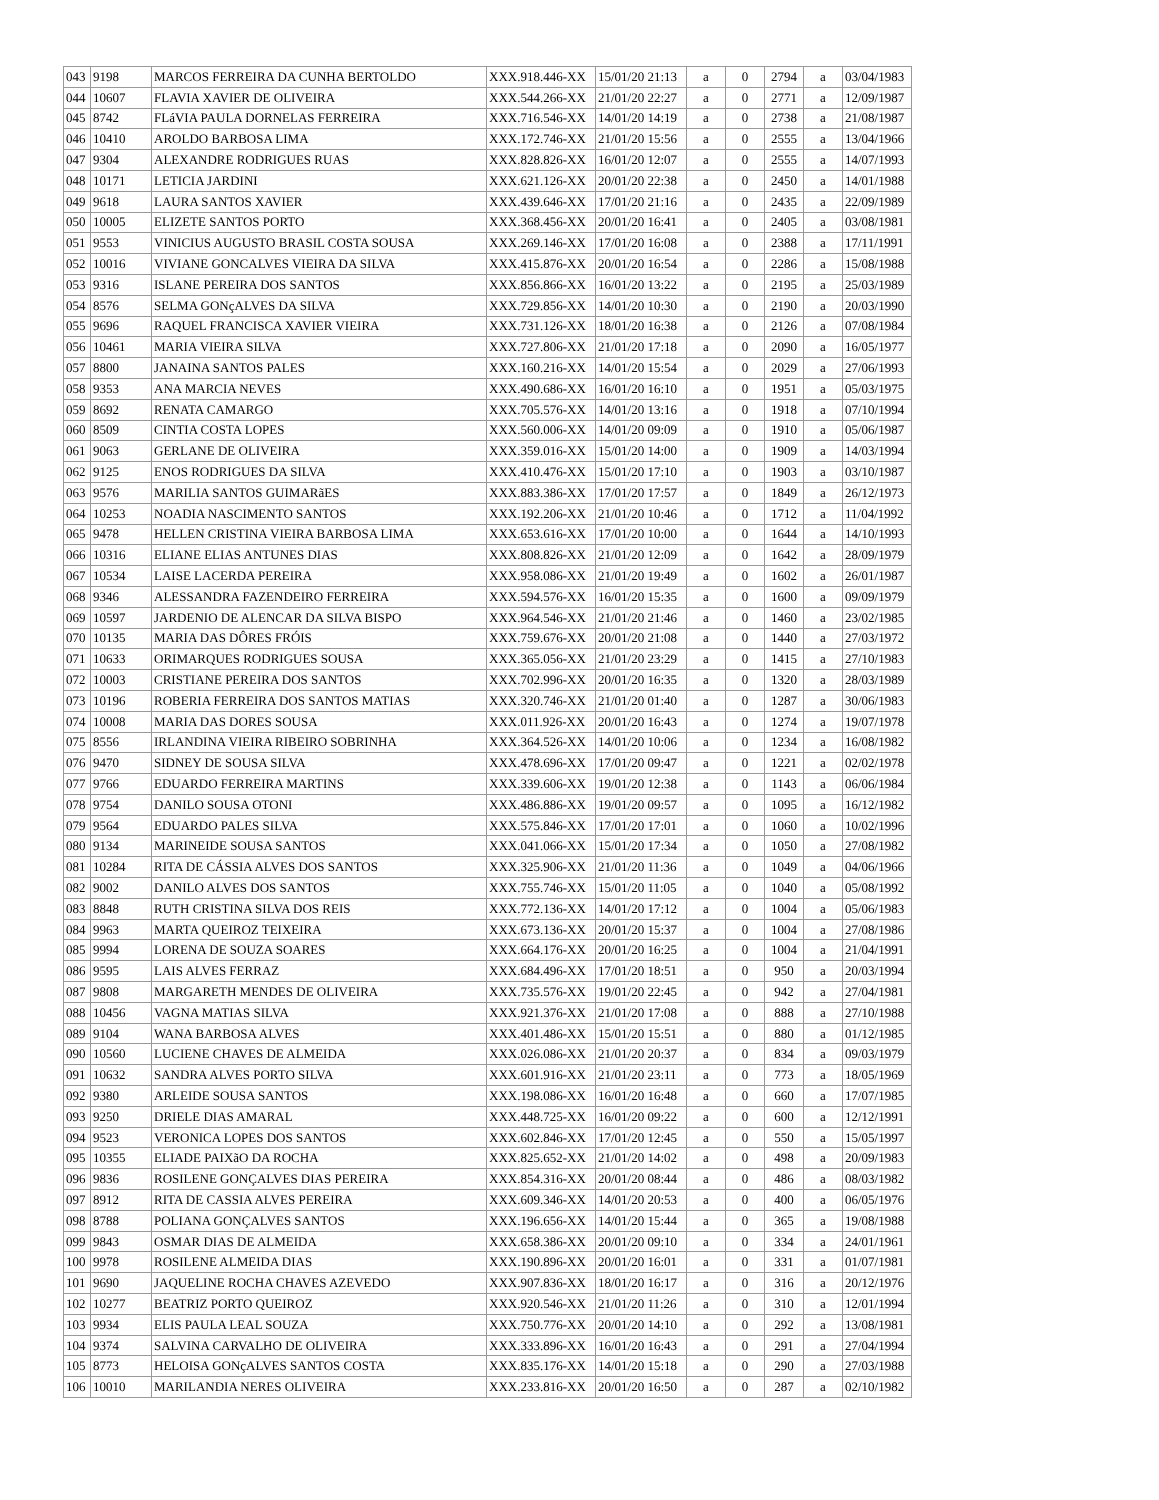| 043 | 9198 | MARCOS FERREIRA DA CUNHA BERTOLDO | XXX.918.446-XX | 15/01/20 21:13 | a | 0 | 2794 | a | 03/04/1983 |
| 044 | 10607 | FLAVIA XAVIER DE OLIVEIRA | XXX.544.266-XX | 21/01/20 22:27 | a | 0 | 2771 | a | 12/09/1987 |
| 045 | 8742 | FLáVIA PAULA DORNELAS FERREIRA | XXX.716.546-XX | 14/01/20 14:19 | a | 0 | 2738 | a | 21/08/1987 |
| 046 | 10410 | AROLDO BARBOSA LIMA | XXX.172.746-XX | 21/01/20 15:56 | a | 0 | 2555 | a | 13/04/1966 |
| 047 | 9304 | ALEXANDRE RODRIGUES RUAS | XXX.828.826-XX | 16/01/20 12:07 | a | 0 | 2555 | a | 14/07/1993 |
| 048 | 10171 | LETICIA JARDINI | XXX.621.126-XX | 20/01/20 22:38 | a | 0 | 2450 | a | 14/01/1988 |
| 049 | 9618 | LAURA SANTOS XAVIER | XXX.439.646-XX | 17/01/20 21:16 | a | 0 | 2435 | a | 22/09/1989 |
| 050 | 10005 | ELIZETE SANTOS PORTO | XXX.368.456-XX | 20/01/20 16:41 | a | 0 | 2405 | a | 03/08/1981 |
| 051 | 9553 | VINICIUS AUGUSTO BRASIL COSTA SOUSA | XXX.269.146-XX | 17/01/20 16:08 | a | 0 | 2388 | a | 17/11/1991 |
| 052 | 10016 | VIVIANE GONCALVES VIEIRA DA SILVA | XXX.415.876-XX | 20/01/20 16:54 | a | 0 | 2286 | a | 15/08/1988 |
| 053 | 9316 | ISLANE PEREIRA DOS SANTOS | XXX.856.866-XX | 16/01/20 13:22 | a | 0 | 2195 | a | 25/03/1989 |
| 054 | 8576 | SELMA GONçALVES DA SILVA | XXX.729.856-XX | 14/01/20 10:30 | a | 0 | 2190 | a | 20/03/1990 |
| 055 | 9696 | RAQUEL FRANCISCA XAVIER VIEIRA | XXX.731.126-XX | 18/01/20 16:38 | a | 0 | 2126 | a | 07/08/1984 |
| 056 | 10461 | MARIA VIEIRA SILVA | XXX.727.806-XX | 21/01/20 17:18 | a | 0 | 2090 | a | 16/05/1977 |
| 057 | 8800 | JANAINA SANTOS PALES | XXX.160.216-XX | 14/01/20 15:54 | a | 0 | 2029 | a | 27/06/1993 |
| 058 | 9353 | ANA MARCIA NEVES | XXX.490.686-XX | 16/01/20 16:10 | a | 0 | 1951 | a | 05/03/1975 |
| 059 | 8692 | RENATA CAMARGO | XXX.705.576-XX | 14/01/20 13:16 | a | 0 | 1918 | a | 07/10/1994 |
| 060 | 8509 | CINTIA COSTA LOPES | XXX.560.006-XX | 14/01/20 09:09 | a | 0 | 1910 | a | 05/06/1987 |
| 061 | 9063 | GERLANE DE OLIVEIRA | XXX.359.016-XX | 15/01/20 14:00 | a | 0 | 1909 | a | 14/03/1994 |
| 062 | 9125 | ENOS RODRIGUES DA SILVA | XXX.410.476-XX | 15/01/20 17:10 | a | 0 | 1903 | a | 03/10/1987 |
| 063 | 9576 | MARILIA SANTOS GUIMARãES | XXX.883.386-XX | 17/01/20 17:57 | a | 0 | 1849 | a | 26/12/1973 |
| 064 | 10253 | NOADIA NASCIMENTO SANTOS | XXX.192.206-XX | 21/01/20 10:46 | a | 0 | 1712 | a | 11/04/1992 |
| 065 | 9478 | HELLEN CRISTINA VIEIRA BARBOSA LIMA | XXX.653.616-XX | 17/01/20 10:00 | a | 0 | 1644 | a | 14/10/1993 |
| 066 | 10316 | ELIANE ELIAS ANTUNES DIAS | XXX.808.826-XX | 21/01/20 12:09 | a | 0 | 1642 | a | 28/09/1979 |
| 067 | 10534 | LAISE LACERDA PEREIRA | XXX.958.086-XX | 21/01/20 19:49 | a | 0 | 1602 | a | 26/01/1987 |
| 068 | 9346 | ALESSANDRA FAZENDEIRO FERREIRA | XXX.594.576-XX | 16/01/20 15:35 | a | 0 | 1600 | a | 09/09/1979 |
| 069 | 10597 | JARDENIO DE ALENCAR DA SILVA BISPO | XXX.964.546-XX | 21/01/20 21:46 | a | 0 | 1460 | a | 23/02/1985 |
| 070 | 10135 | MARIA DAS DÔRES FRÓIS | XXX.759.676-XX | 20/01/20 21:08 | a | 0 | 1440 | a | 27/03/1972 |
| 071 | 10633 | ORIMARQUES RODRIGUES SOUSA | XXX.365.056-XX | 21/01/20 23:29 | a | 0 | 1415 | a | 27/10/1983 |
| 072 | 10003 | CRISTIANE PEREIRA DOS SANTOS | XXX.702.996-XX | 20/01/20 16:35 | a | 0 | 1320 | a | 28/03/1989 |
| 073 | 10196 | ROBERIA FERREIRA DOS SANTOS MATIAS | XXX.320.746-XX | 21/01/20 01:40 | a | 0 | 1287 | a | 30/06/1983 |
| 074 | 10008 | MARIA DAS DORES SOUSA | XXX.011.926-XX | 20/01/20 16:43 | a | 0 | 1274 | a | 19/07/1978 |
| 075 | 8556 | IRLANDINA VIEIRA RIBEIRO SOBRINHA | XXX.364.526-XX | 14/01/20 10:06 | a | 0 | 1234 | a | 16/08/1982 |
| 076 | 9470 | SIDNEY DE SOUSA SILVA | XXX.478.696-XX | 17/01/20 09:47 | a | 0 | 1221 | a | 02/02/1978 |
| 077 | 9766 | EDUARDO FERREIRA MARTINS | XXX.339.606-XX | 19/01/20 12:38 | a | 0 | 1143 | a | 06/06/1984 |
| 078 | 9754 | DANILO SOUSA OTONI | XXX.486.886-XX | 19/01/20 09:57 | a | 0 | 1095 | a | 16/12/1982 |
| 079 | 9564 | EDUARDO PALES SILVA | XXX.575.846-XX | 17/01/20 17:01 | a | 0 | 1060 | a | 10/02/1996 |
| 080 | 9134 | MARINEIDE SOUSA SANTOS | XXX.041.066-XX | 15/01/20 17:34 | a | 0 | 1050 | a | 27/08/1982 |
| 081 | 10284 | RITA DE CÁSSIA ALVES DOS SANTOS | XXX.325.906-XX | 21/01/20 11:36 | a | 0 | 1049 | a | 04/06/1966 |
| 082 | 9002 | DANILO ALVES DOS SANTOS | XXX.755.746-XX | 15/01/20 11:05 | a | 0 | 1040 | a | 05/08/1992 |
| 083 | 8848 | RUTH CRISTINA SILVA DOS REIS | XXX.772.136-XX | 14/01/20 17:12 | a | 0 | 1004 | a | 05/06/1983 |
| 084 | 9963 | MARTA QUEIROZ TEIXEIRA | XXX.673.136-XX | 20/01/20 15:37 | a | 0 | 1004 | a | 27/08/1986 |
| 085 | 9994 | LORENA DE SOUZA SOARES | XXX.664.176-XX | 20/01/20 16:25 | a | 0 | 1004 | a | 21/04/1991 |
| 086 | 9595 | LAIS ALVES FERRAZ | XXX.684.496-XX | 17/01/20 18:51 | a | 0 | 950 | a | 20/03/1994 |
| 087 | 9808 | MARGARETH MENDES DE OLIVEIRA | XXX.735.576-XX | 19/01/20 22:45 | a | 0 | 942 | a | 27/04/1981 |
| 088 | 10456 | VAGNA MATIAS SILVA | XXX.921.376-XX | 21/01/20 17:08 | a | 0 | 888 | a | 27/10/1988 |
| 089 | 9104 | WANA BARBOSA ALVES | XXX.401.486-XX | 15/01/20 15:51 | a | 0 | 880 | a | 01/12/1985 |
| 090 | 10560 | LUCIENE CHAVES DE ALMEIDA | XXX.026.086-XX | 21/01/20 20:37 | a | 0 | 834 | a | 09/03/1979 |
| 091 | 10632 | SANDRA ALVES PORTO SILVA | XXX.601.916-XX | 21/01/20 23:11 | a | 0 | 773 | a | 18/05/1969 |
| 092 | 9380 | ARLEIDE SOUSA SANTOS | XXX.198.086-XX | 16/01/20 16:48 | a | 0 | 660 | a | 17/07/1985 |
| 093 | 9250 | DRIELE DIAS AMARAL | XXX.448.725-XX | 16/01/20 09:22 | a | 0 | 600 | a | 12/12/1991 |
| 094 | 9523 | VERONICA LOPES DOS SANTOS | XXX.602.846-XX | 17/01/20 12:45 | a | 0 | 550 | a | 15/05/1997 |
| 095 | 10355 | ELIADE PAIXãO DA ROCHA | XXX.825.652-XX | 21/01/20 14:02 | a | 0 | 498 | a | 20/09/1983 |
| 096 | 9836 | ROSILENE GONÇALVES DIAS PEREIRA | XXX.854.316-XX | 20/01/20 08:44 | a | 0 | 486 | a | 08/03/1982 |
| 097 | 8912 | RITA DE CASSIA ALVES PEREIRA | XXX.609.346-XX | 14/01/20 20:53 | a | 0 | 400 | a | 06/05/1976 |
| 098 | 8788 | POLIANA GONÇALVES SANTOS | XXX.196.656-XX | 14/01/20 15:44 | a | 0 | 365 | a | 19/08/1988 |
| 099 | 9843 | OSMAR DIAS DE ALMEIDA | XXX.658.386-XX | 20/01/20 09:10 | a | 0 | 334 | a | 24/01/1961 |
| 100 | 9978 | ROSILENE ALMEIDA DIAS | XXX.190.896-XX | 20/01/20 16:01 | a | 0 | 331 | a | 01/07/1981 |
| 101 | 9690 | JAQUELINE ROCHA CHAVES AZEVEDO | XXX.907.836-XX | 18/01/20 16:17 | a | 0 | 316 | a | 20/12/1976 |
| 102 | 10277 | BEATRIZ PORTO QUEIROZ | XXX.920.546-XX | 21/01/20 11:26 | a | 0 | 310 | a | 12/01/1994 |
| 103 | 9934 | ELIS PAULA LEAL SOUZA | XXX.750.776-XX | 20/01/20 14:10 | a | 0 | 292 | a | 13/08/1981 |
| 104 | 9374 | SALVINA CARVALHO DE OLIVEIRA | XXX.333.896-XX | 16/01/20 16:43 | a | 0 | 291 | a | 27/04/1994 |
| 105 | 8773 | HELOISA GONçALVES SANTOS COSTA | XXX.835.176-XX | 14/01/20 15:18 | a | 0 | 290 | a | 27/03/1988 |
| 106 | 10010 | MARILANDIA NERES OLIVEIRA | XXX.233.816-XX | 20/01/20 16:50 | a | 0 | 287 | a | 02/10/1982 |